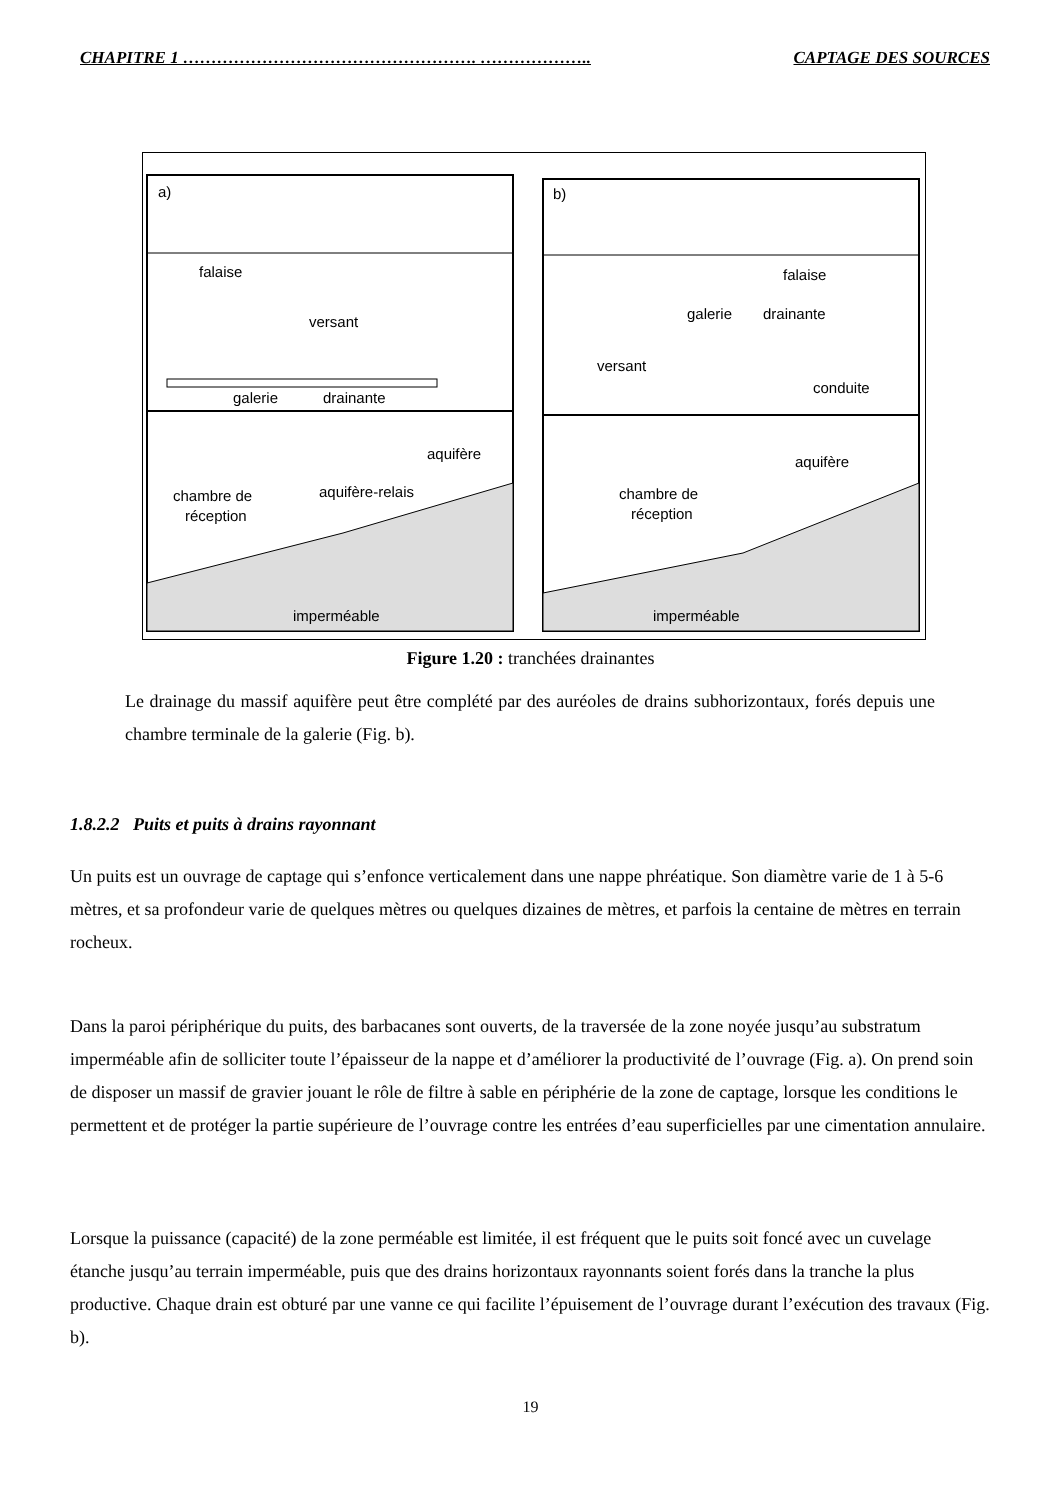CHAPITRE 1 ……………………………………………. ……………….. CAPTAGE DES SOURCES
a)
b)
falaise
versant
galerie
drainante
aquifère
aquifère-relais
chambre de
réception
imperméable
falaise
galerie
drainante
versant
conduite
aquifère
chambre de
réception
imperméable
Figure 1.20 : tranchées drainantes
Le drainage du massif aquifère peut être complété par des auréoles de drains subhorizontaux, forés depuis une chambre terminale de la galerie (Fig. b).
1.8.2.2 Puits et puits à drains rayonnant
Un puits est un ouvrage de captage qui s’enfonce verticalement dans une nappe phréatique. Son diamètre varie de 1 à 5-6 mètres, et sa profondeur varie de quelques mètres ou quelques dizaines de mètres, et parfois la centaine de mètres en terrain rocheux.
Dans la paroi périphérique du puits, des barbacanes sont ouverts, de la traversée de la zone noyée jusqu’au substratum imperméable afin de solliciter toute l’épaisseur de la nappe et d’améliorer la productivité de l’ouvrage (Fig. a). On prend soin de disposer un massif de gravier jouant le rôle de filtre à sable en périphérie de la zone de captage, lorsque les conditions le permettent et de protéger la partie supérieure de l’ouvrage contre les entrées d’eau superficielles par une cimentation annulaire.
Lorsque la puissance (capacité) de la zone perméable est limitée, il est fréquent que le puits soit foncé avec un cuvelage étanche jusqu’au terrain imperméable, puis que des drains horizontaux rayonnants soient forés dans la tranche la plus productive. Chaque drain est obturé par une vanne ce qui facilite l’épuisement de l’ouvrage durant l’exécution des travaux (Fig. b).
19